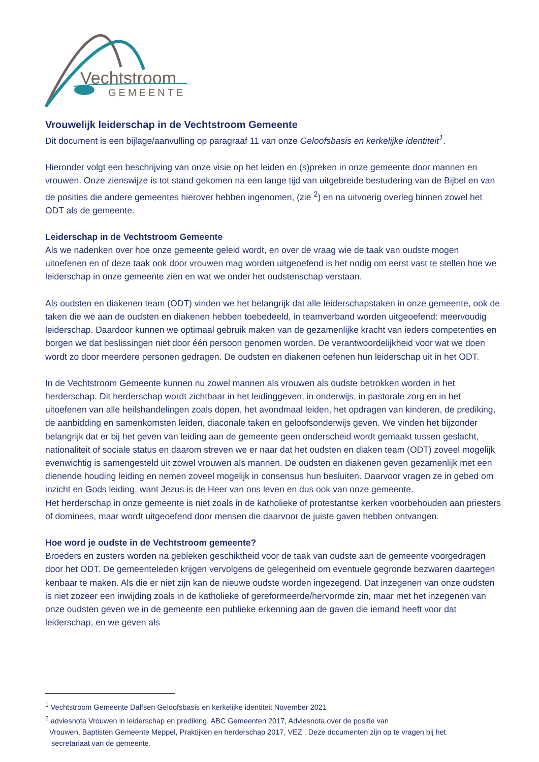Vechtstroom
GEMEENTE
Vrouwelijk leiderschap in de Vechtstroom Gemeente
Dit document is een bijlage/aanvulling op paragraaf 11 van onze Geloofsbasis en kerkelijke identiteit<sup>1</sup>.
Hieronder volgt een beschrijving van onze visie op het leiden en (s)preken in onze gemeente door mannen en vrouwen. Onze zienswijze is tot stand gekomen na een lange tijd van uitgebreide bestudering van de Bijbel en van de posities die andere gemeentes hierover hebben ingenomen, (zie <sup>2</sup>) en na uitvoerig overleg binnen zowel het ODT als de gemeente.
Leiderschap in de Vechtstroom Gemeente
Als we nadenken over hoe onze gemeente geleid wordt, en over de vraag wie de taak van oudste mogen uitoefenen en of deze taak ook door vrouwen mag worden uitgeoefend is het nodig om eerst vast te stellen hoe we leiderschap in onze gemeente zien en wat we onder het oudstenschap verstaan.
Als oudsten en diakenen team (ODT) vinden we het belangrijk dat alle leiderschapstaken in onze gemeente, ook de taken die we aan de oudsten en diakenen hebben toebedeeld, in teamverband worden uitgeoefend: meervoudig leiderschap. Daardoor kunnen we optimaal gebruik maken van de gezamenlijke kracht van ieders competenties en borgen we dat beslissingen niet door één persoon genomen worden. De verantwoordelijkheid voor wat we doen wordt zo door meerdere personen gedragen. De oudsten en diakenen oefenen hun leiderschap uit in het ODT.
In de Vechtstroom Gemeente kunnen nu zowel mannen als vrouwen als oudste betrokken worden in het herderschap. Dit herderschap wordt zichtbaar in het leidinggeven, in onderwijs, in pastorale zorg en in het uitoefenen van alle heilshandelingen zoals dopen, het avondmaal leiden, het opdragen van kinderen, de prediking, de aanbidding en samenkomsten leiden, diaconale taken en geloofsonderwijs geven. We vinden het bijzonder belangrijk dat er bij het geven van leiding aan de gemeente geen onderscheid wordt gemaakt tussen geslacht, nationaliteit of sociale status en daarom streven we er naar dat het oudsten en diaken team (ODT) zoveel mogelijk evenwichtig is samengesteld uit zowel vrouwen als mannen. De oudsten en diakenen geven gezamenlijk met een dienende houding leiding en nemen zoveel mogelijk in consensus hun besluiten. Daarvoor vragen ze in gebed om inzicht en Gods leiding, want Jezus is de Heer van ons leven en dus ook van onze gemeente.
Het herderschap in onze gemeente is niet zoals in de katholieke of protestantse kerken voorbehouden aan priesters of dominees, maar wordt uitgeoefend door mensen die daarvoor de juiste gaven hebben ontvangen.
Hoe word je oudste in de Vechtstroom gemeente?
Broeders en zusters worden na gebleken geschiktheid voor de taak van oudste aan de gemeente voorgedragen door het ODT. De gemeenteleden krijgen vervolgens de gelegenheid om eventuele gegronde bezwaren daartegen kenbaar te maken. Als die er niet zijn kan de nieuwe oudste worden ingezegend. Dat inzegenen van onze oudsten is niet zozeer een inwijding zoals in de katholieke of gereformeerde/hervormde zin, maar met het inzegenen van onze oudsten geven we in de gemeente een publieke erkenning aan de gaven die iemand heeft voor dat leiderschap, en we geven als
<sup>1</sup> Vechtstroom Gemeente Dalfsen Geloofsbasis en kerkelijke identiteit November 2021
<sup>2</sup> adviesnota Vrouwen in leiderschap en prediking, ABC Gemeenten 2017, Adviesnota over de positie van
Vrouwen, Baptisten Gemeente Meppel, Praktijken en herderschap 2017, VEZ . Deze documenten zijn op te vragen bij het
secretariaat van de gemeente.